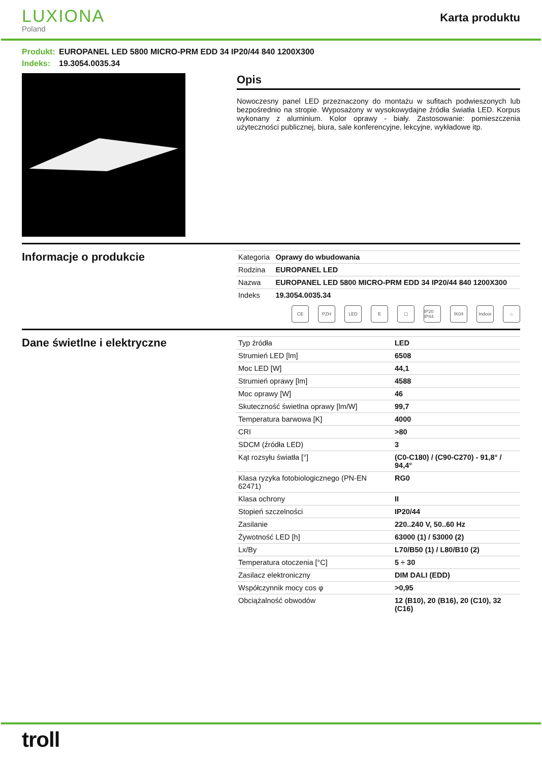LUXIONA
Poland
Karta produktu
Produkt: EUROPANEL LED 5800 MICRO-PRM EDD 34 IP20/44 840 1200X300
Indeks: 19.3054.0035.34
Opis
Nowoczesny panel LED przeznaczony do montażu w sufitach podwieszonych lub bezpośrednio na stropie. Wyposażony w wysokowydajne źródła światła LED. Korpus wykonany z aluminium. Kolor oprawy - biały. Zastosowanie: pomieszczenia użyteczności publicznej, biura, sale konferencyjne, lekcyjne, wykładowe itp.
Informacje o produkcie
| Kategoria | Oprawy do wbudowania |
| Rodzina | EUROPANEL LED |
| Nazwa | EUROPANEL LED 5800 MICRO-PRM EDD 34 IP20/44 840 1200X300 |
| Indeks | 19.3054.0035.34 |
CE PZH LED E ▢ IP20 IP44
IK04 Indoor
⌂
Dane świetlne i elektryczne
| Typ źródła | LED |
| Strumień LED [lm] | 6508 |
| Moc LED [W] | 44,1 |
| Strumień oprawy [lm] | 4588 |
| Moc oprawy [W] | 46 |
| Skuteczność świetlna oprawy [lm/W] | 99,7 |
| Temperatura barwowa [K] | 4000 |
| CRI | >80 |
| SDCM (źródła LED) | 3 |
| Kąt rozsyłu światła [°] | (C0-C180) / (C90-C270) - 91,8° / 94,4° |
| Klasa ryzyka fotobiologicznego (PN-EN 62471) | RG0 |
| Klasa ochrony | II |
| Stopień szczelności | IP20/44 |
| Zasilanie | 220..240 V, 50..60 Hz |
| Żywotność LED [h] | 63000 (1) / 53000 (2) |
| Lx/By | L70/B50 (1) / L80/B10 (2) |
| Temperatura otoczenia [°C] | 5 ÷ 30 |
| Zasilacz elektroniczny | DIM DALI (EDD) |
| Współczynnik mocy cos φ | >0,95 |
| Obciążalność obwodów | 12 (B10), 20 (B16), 20 (C10), 32 (C16) |
troll